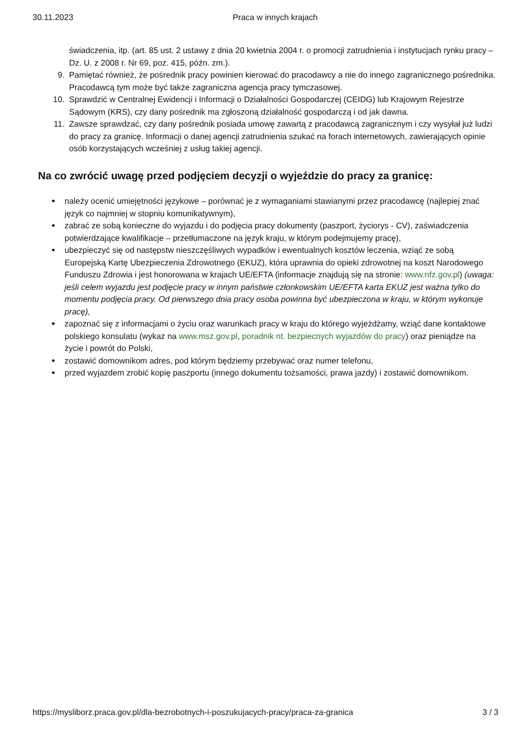30.11.2023 Praca w innych krajach
świadczenia, itp. (art. 85 ust. 2 ustawy z dnia 20 kwietnia 2004 r. o promocji zatrudnienia i instytucjach rynku pracy – Dz. U. z 2008 r. Nr 69, poz. 415, późn. zm.).
9. Pamiętać również, że pośrednik pracy powinien kierować do pracodawcy a nie do innego zagranicznego pośrednika. Pracodawcą tym może być także zagraniczna agencja pracy tymczasowej.
10. Sprawdzić w Centralnej Ewidencji i Informacji o Działalności Gospodarczej (CEIDG) lub Krajowym Rejestrze Sądowym (KRS), czy dany pośrednik ma zgłoszoną działalność gospodarczą i od jak dawna.
11. Zawsze sprawdzać, czy dany pośrednik posiada umowę zawartą z pracodawcą zagranicznym i czy wysyłał już ludzi do pracy za granicę. Informacji o danej agencji zatrudnienia szukać na forach internetowych, zawierających opinie osób korzystających wcześniej z usług takiej agencji.
Na co zwrócić uwagę przed podjęciem decyzji o wyjeździe do pracy za granicę:
• należy ocenić umiejętności językowe – porównać je z wymaganiami stawianymi przez pracodawcę (najlepiej znać język co najmniej w stopniu komunikatywnym),
• zabrać ze sobą konieczne do wyjazdu i do podjęcia pracy dokumenty (paszport, życiorys - CV), zaświadczenia potwierdzające kwalifikacje – przetłumaczone na język kraju, w którym podejmujemy pracę),
• ubezpieczyć się od następstw nieszczęśliwych wypadków i ewentualnych kosztów leczenia, wziąć ze sobą Europejską Kartę Ubezpieczenia Zdrowotnego (EKUZ), która uprawnia do opieki zdrowotnej na koszt Narodowego Funduszu Zdrowia i jest honorowana w krajach UE/EFTA (informacje znajdują się na stronie: www.nfz.gov.pl) (uwaga: jeśli celem wyjazdu jest podjęcie pracy w innym państwie członkowskim UE/EFTA karta EKUZ jest ważna tylko do momentu podjęcia pracy. Od pierwszego dnia pracy osoba powinna być ubezpieczona w kraju, w którym wykonuje pracę),
• zapoznać się z informacjami o życiu oraz warunkach pracy w kraju do którego wyjeżdżamy, wziąć dane kontaktowe polskiego konsulatu (wykaz na www.msz.gov.pl, poradnik nt. bezpiecnych wyjazdów do pracy) oraz pieniądze na życie i powrót do Polski,
• zostawić domownikom adres, pod którym będziemy przebywać oraz numer telefonu,
• przed wyjazdem zrobić kopię paszportu (innego dokumentu tożsamości, prawa jazdy) i zostawić domownikom.
https://mysliborz.praca.gov.pl/dla-bezrobotnych-i-poszukujacych-pracy/praca-za-granica 3 / 3